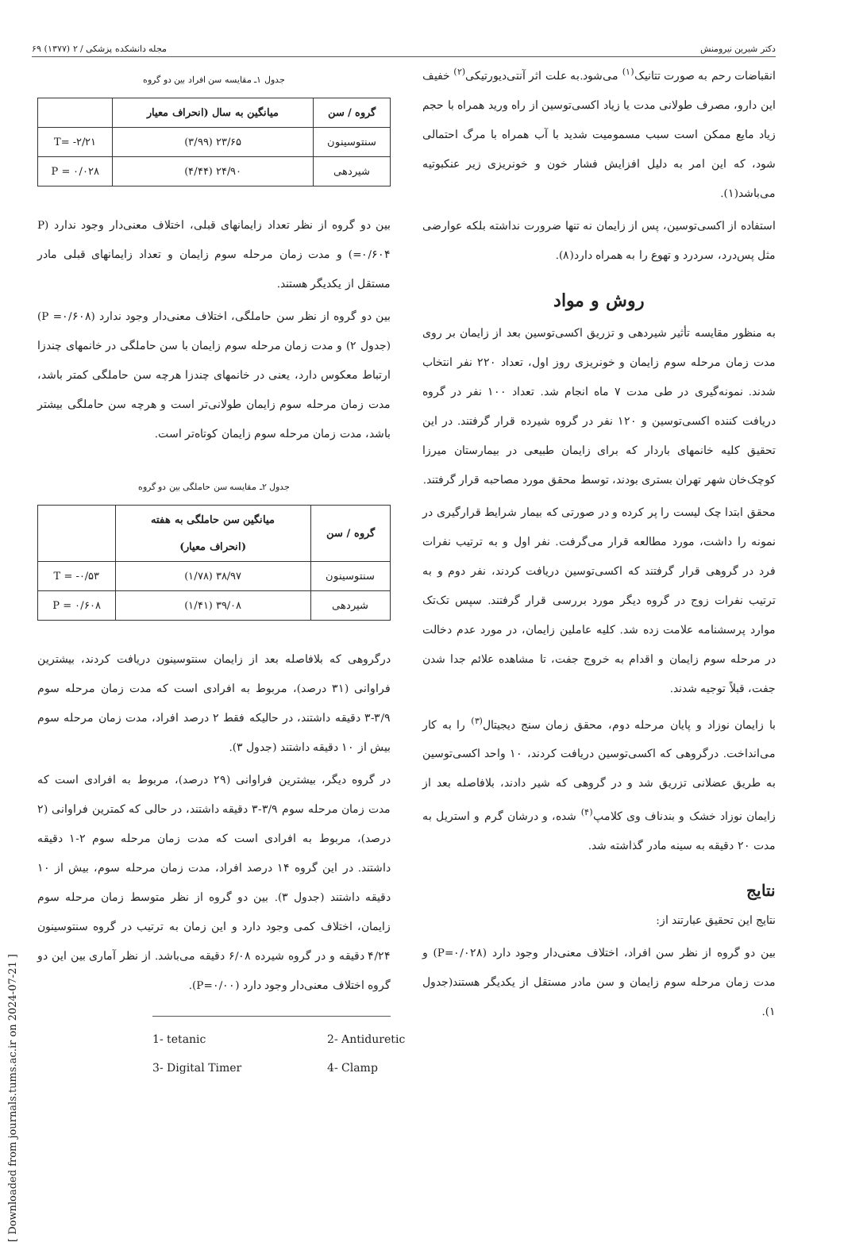دکتر شیرین نیرومنش مجله دانشکده پزشکی / ۲ (۱۳۷۷) ۶۹
انقباضات رحم به صورت تتانیک<sup>(۱)</sup> می‌شود.به علت اثر آنتی‌دیورتیکی<sup>(۲)</sup> خفیف این دارو، مصرف طولانی مدت یا زیاد اکسی‌توسین از راه ورید همراه با حجم زیاد مایع ممکن است سبب مسمومیت شدید با آب همراه با مرگ احتمالی شود، که این امر به دلیل افزایش فشار خون و خونریزی زیر عنکبوتیه می‌باشد(۱).
استفاده از اکسی‌توسین، پس از زایمان نه تنها ضرورت نداشته بلکه عوارضی مثل پس‌درد، سردرد و تهوع را به همراه دارد(۸).
روش و مواد
به منظور مقایسه تأثیر شیردهی و تزریق اکسی‌توسین بعد از زایمان بر روی مدت زمان مرحله سوم زایمان و خونریزی روز اول، تعداد ۲۲۰ نفر انتخاب شدند. نمونه‌گیری در طی مدت ۷ ماه انجام شد. تعداد ۱۰۰ نفر در گروه دریافت کننده اکسی‌توسین و ۱۲۰ نفر در گروه شیرده قرار گرفتند. در این تحقیق کلیه خانمهای باردار که برای زایمان طبیعی در بیمارستان میرزا کوچک‌خان شهر تهران بستری بودند، توسط محقق مورد مصاحبه قرار گرفتند.
محقق ابتدا چک لیست را پر کرده و در صورتی که بیمار شرایط قرارگیری در نمونه را داشت، مورد مطالعه قرار می‌گرفت. نفر اول و به ترتیب نفرات فرد در گروهی قرار گرفتند که اکسی‌توسین دریافت کردند، نفر دوم و به ترتیب نفرات زوج در گروه دیگر مورد بررسی قرار گرفتند. سپس تک‌تک موارد پرسشنامه علامت زده شد. کلیه عاملین زایمان، در مورد عدم دخالت در مرحله سوم زایمان و اقدام به خروج جفت، تا مشاهده علائم جدا شدن جفت، قبلاً توجیه شدند.
با زایمان نوزاد و پایان مرحله دوم، محقق زمان سنج دیجیتال<sup>(۳)</sup> را به کار می‌انداخت. درگروهی که اکسی‌توسین دریافت کردند، ۱۰ واحد اکسی‌توسین به طریق عضلانی تزریق شد و در گروهی که شیر دادند، بلافاصله بعد از زایمان نوزاد خشک و بندناف وی کلامپ<sup>(۴)</sup> شده، و درشان گرم و استریل به مدت ۲۰ دقیقه به سینه مادر گذاشته شد.
نتایج
نتایج این تحقیق عبارتند از:
بین دو گروه از نظر سن افراد، اختلاف معنی‌دار وجود دارد (P=۰/۰۲۸) و مدت زمان مرحله سوم زایمان و سن مادر مستقل از یکدیگر هستند(جدول ۱).
جدول ۱ـ مقایسه سن افراد بین دو گروه
| گروه / سن | میانگین به سال (انحراف معیار | |
| --- | --- | --- |
| سنتوسینون | ۲۳/۶۵ (۳/۹۹) | T= -۲/۲۱ |
| شیردهی | ۲۴/۹۰ (۴/۴۴) | P = ۰/۰۲۸ |
بین دو گروه از نظر تعداد زایمانهای قبلی، اختلاف معنی‌دار وجود ندارد (P =۰/۶۰۴) و مدت زمان مرحله سوم زایمان و تعداد زایمانهای قبلی مادر مستقل از یکدیگر هستند.
بین دو گروه از نظر سن حاملگی، اختلاف معنی‌دار وجود ندارد (P =۰/۶۰۸) (جدول ۲) و مدت زمان مرحله سوم زایمان با سن حاملگی در خانمهای چندزا ارتباط معکوس دارد، یعنی در خانمهای چندزا هرچه سن حاملگی کمتر باشد، مدت زمان مرحله سوم زایمان طولانی‌تر است و هرچه سن حاملگی بیشتر باشد، مدت زمان مرحله سوم زایمان کوتاه‌تر است.
جدول ۲ـ مقایسه سن حاملگی بین دو گروه
| گروه / سن | میانگین سن حاملگی به هفته (انحراف معیار) | |
| --- | --- | --- |
| سنتوسینون | ۳۸/۹۷ (۱/۷۸) | T = -۰/۵۳ |
| شیردهی | ۳۹/۰۸ (۱/۴۱) | P = ۰/۶۰۸ |
درگروهی که بلافاصله بعد از زایمان سنتوسینون دریافت کردند، بیشترین فراوانی (۳۱ درصد)، مربوط به افرادی است که مدت زمان مرحله سوم ۳/۹-۳ دقیقه داشتند، در حالیکه فقط ۲ درصد افراد، مدت زمان مرحله سوم بیش از ۱۰ دقیقه داشتند (جدول ۳).
در گروه دیگر، بیشترین فراوانی (۲۹ درصد)، مربوط به افرادی است که مدت زمان مرحله سوم ۳/۹-۳ دقیقه داشتند، در حالی که کمترین فراوانی (۲ درصد)، مربوط به افرادی است که مدت زمان مرحله سوم ۲-۱ دقیقه داشتند. در این گروه ۱۴ درصد افراد، مدت زمان مرحله سوم، بیش از ۱۰ دقیقه داشتند (جدول ۳). بین دو گروه از نظر متوسط زمان مرحله سوم زایمان، اختلاف کمی وجود دارد و این زمان به ترتیب در گروه سنتوسینون ۴/۲۴ دقیقه و در گروه شیرده ۶/۰۸ دقیقه می‌باشد. از نظر آماری بین این دو گروه اختلاف معنی‌دار وجود دارد (P=۰/۰۰).
1- tetanic 2- Antiduretic 3- Digital Timer 4- Clamp
[ Downloaded from journals.tums.ac.ir on 2024-07-21 ]